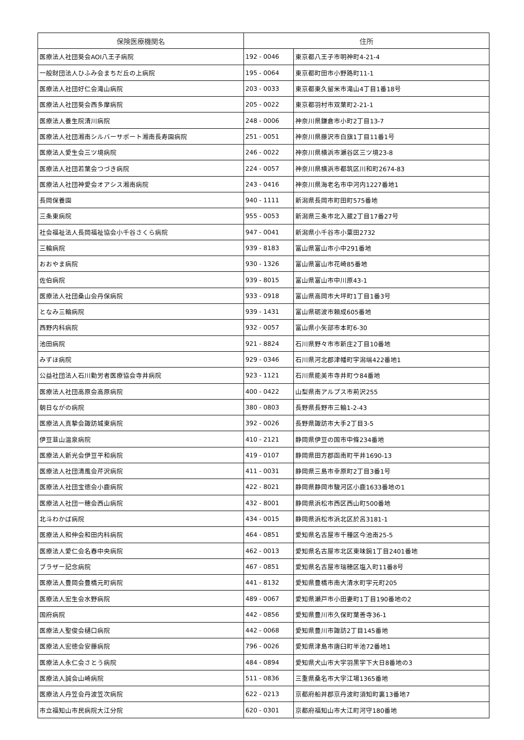| 保険医療機関名 | 住所 | |
| --- | --- | --- |
| 医療法人社団葵会AOI八王子病院 | 192 - 0046 | 東京都八王子市明神町4-21-4 |
| 一般財団法人ひふみ会まちだ丘の上病院 | 195 - 0064 | 東京都町田市小野路町11-1 |
| 医療法人社団好仁会滝山病院 | 203 - 0033 | 東京都東久留米市滝山4丁目1番18号 |
| 医療法人社団葵会西多摩病院 | 205 - 0022 | 東京都羽村市双葉町2-21-1 |
| 医療法人養生院清川病院 | 248 - 0006 | 神奈川県鎌倉市小町2丁目13-7 |
| 医療法人社団湘南シルバーサポート湘南長寿園病院 | 251 - 0051 | 神奈川県藤沢市白旗1丁目11番1号 |
| 医療法人愛生会三ツ境病院 | 246 - 0022 | 神奈川県横浜市瀬谷区三ツ境23-8 |
| 医療法人社団若葉会つづき病院 | 224 - 0057 | 神奈川県横浜市都筑区川和町2674-83 |
| 医療法人社団神愛会オアシス湘南病院 | 243 - 0416 | 神奈川県海老名市中河内1227番地1 |
| 長岡保養園 | 940 - 1111 | 新潟県長岡市町田町575番地 |
| 三条東病院 | 955 - 0053 | 新潟県三条市北入蔵2丁目17番27号 |
| 社会福祉法人長岡福祉協会小千谷さくら病院 | 947 - 0041 | 新潟県小千谷市小粟田2732 |
| 三輪病院 | 939 - 8183 | 富山県富山市小中291番地 |
| おおやま病院 | 930 - 1326 | 富山県富山市花崎85番地 |
| 佐伯病院 | 939 - 8015 | 富山県富山市中川原43-1 |
| 医療法人社団桑山会丹保病院 | 933 - 0918 | 富山県高岡市大坪町1丁目1番3号 |
| となみ三輪病院 | 939 - 1431 | 富山県砺波市頼成605番地 |
| 西野内科病院 | 932 - 0057 | 富山県小矢部市本町6-30 |
| 池田病院 | 921 - 8824 | 石川県野々市市新庄2丁目10番地 |
| みずほ病院 | 929 - 0346 | 石川県河北郡津幡町字潟端422番地1 |
| 公益社団法人石川勤労者医療協会寺井病院 | 923 - 1121 | 石川県能美市寺井町ウ84番地 |
| 医療法人社団高原会高原病院 | 400 - 0422 | 山梨県南アルプス市荊沢255 |
| 朝日ながの病院 | 380 - 0803 | 長野県長野市三輪1-2-43 |
| 医療法人真摯会諏訪城東病院 | 392 - 0026 | 長野県諏訪市大手2丁目3-5 |
| 伊豆韮山温泉病院 | 410 - 2121 | 静岡県伊豆の国市中條234番地 |
| 医療法人新光会伊豆平和病院 | 419 - 0107 | 静岡県田方郡函南町平井1690-13 |
| 医療法人社団清風会芹沢病院 | 411 - 0031 | 静岡県三島市幸原町2丁目3番1号 |
| 医療法人社団宝徳会小鹿病院 | 422 - 8021 | 静岡県静岡市駿河区小鹿1633番地の1 |
| 医療法人社団一穂会西山病院 | 432 - 8001 | 静岡県浜松市西区西山町500番地 |
| 北斗わかば病院 | 434 - 0015 | 静岡県浜松市浜北区於呂3181-1 |
| 医療法人和伸会和田内科病院 | 464 - 0851 | 愛知県名古屋市千種区今池南25-5 |
| 医療法人愛仁会名春中央病院 | 462 - 0013 | 愛知県名古屋市北区東味鋺1丁目2401番地 |
| ブラザー記念病院 | 467 - 0851 | 愛知県名古屋市瑞穂区塩入町11番8号 |
| 医療法人豊岡会豊橋元町病院 | 441 - 8132 | 愛知県豊橋市南大清水町字元町205 |
| 医療法人宏生会水野病院 | 489 - 0067 | 愛知県瀬戸市小田妻町1丁目190番地の2 |
| 国府病院 | 442 - 0856 | 愛知県豊川市久保町葉善寺36-1 |
| 医療法人聖俊会樋口病院 | 442 - 0068 | 愛知県豊川市諏訪2丁目145番地 |
| 医療法人宏徳会安藤病院 | 796 - 0026 | 愛知県津島市唐臼町半池72番地1 |
| 医療法人永仁会さとう病院 | 484 - 0894 | 愛知県犬山市大字羽黒字下大日8番地の3 |
| 医療法人誠会山崎病院 | 511 - 0836 | 三重県桑名市大字江場1365番地 |
| 医療法人丹笠会丹波笠次病院 | 622 - 0213 | 京都府船井郡京丹波町須知町裏13番地7 |
| 市立福知山市民病院大江分院 | 620 - 0301 | 京都府福知山市大江町河守180番地 |